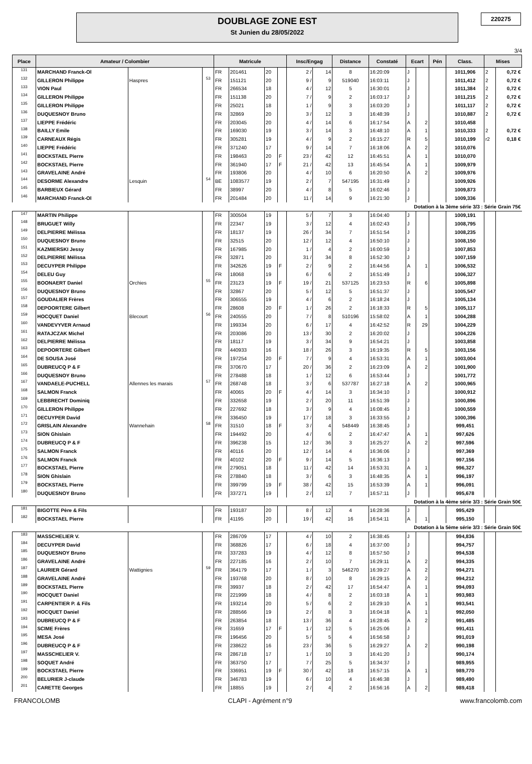DOUBLAGE ZONE EST
St Junien du 28/05/2022
220275
3/4
| Place | Amateur / Colombier | | | Matricule | | | | Insc/Engag | | Distance | Constaté | Ecart | | Pén | Class. | Mises | |
| --- | --- | --- | --- | --- | --- | --- | --- | --- | --- | --- | --- | --- | --- | --- | --- | --- | --- |
| 131 | MARCHAND Franck-Ol | | | FR | 201461 | 20 | | 2 / | 14 | 8 | 16:20:09 | J | | | 1011,906 | 2 | 0,72 € |
| 132 | GILLERON Philippe | Haspres | 53 | FR | 151121 | 20 | | 9 / | 9 | 519040 | 16:03:11 | J | | | 1011,412 | 2 | 0,72 € |
| 133 | VION Paul | | | FR | 266534 | 18 | | 4 / | 12 | 5 | 16:30:01 | J | | | 1011,384 | 2 | 0,72 € |
| 134 | GILLERON Philippe | | | FR | 151138 | 20 | | 7 / | 9 | 2 | 16:03:17 | J | | | 1011,215 | 2 | 0,72 € |
| 135 | GILLERON Philippe | | | FR | 25021 | 18 | | 1 / | 9 | 3 | 16:03:20 | J | | | 1011,117 | 2 | 0,72 € |
| 136 | DUQUESNOY Bruno | | | FR | 32869 | 20 | | 3 / | 12 | 3 | 16:48:39 | J | | | 1010,887 | 2 | 0,72 € |
| 137 | LIEPPE Frédéric | | | FR | 203045 | 20 | | 4 / | 14 | 6 | 16:17:54 | A | 2 | | 1010,458 | | |
| 138 | BAILLY Emile | | | FR | 169030 | 19 | | 3 / | 14 | 3 | 16:48:10 | A | 1 | | 1010,333 | 2 | 0,72 € |
| 139 | CARNEAUX Régis | | | FR | 305281 | 19 | | 4 / | 9 | 2 | 16:15:27 | R | 5 | | 1010,199 | r2 | 0,18 € |
| 140 | LIEPPE Frédéric | | | FR | 371240 | 17 | | 9 / | 14 | 7 | 16:18:06 | A | 2 | | 1010,076 | | |
| 141 | BOCKSTAEL Pierre | | | FR | 198463 | 20 | F | 23 / | 42 | 12 | 16:45:51 | A | 1 | | 1010,070 | | |
| 142 | BOCKSTAEL Pierre | | | FR | 361940 | 17 | F | 21 / | 42 | 13 | 16:45:54 | A | 1 | | 1009,979 | | |
| 143 | GRAVELAINE André | | | FR | 193806 | 20 | | 4 / | 10 | 6 | 16:20:50 | A | 2 | | 1009,976 | | |
| 144 | DESORME Alexandre | Lesquin | 54 | BE | 1083577 | 19 | | 2 / | 7 | 547195 | 16:31:49 | J | | | 1009,926 | | |
| 145 | BARBIEUX Gérard | | | FR | 38997 | 20 | | 4 / | 8 | 5 | 16:02:46 | J | | | 1009,873 | | |
| 146 | MARCHAND Franck-Ol | | | FR | 201484 | 20 | | 11 / | 14 | 9 | 16:21:30 | J | | | 1009,336 | | |
| Dotation à la 3ème série 3/3 : Série Grain 75€ | | | | | | | | | | | | | | | | | |
| 147 | MARTIN Philippe | | | FR | 300504 | 19 | | 5 / | 7 | 3 | 16:04:40 | J | | | 1009,191 | | |
| 148 | BRUGUET Willy | | | FR | 22347 | 19 | | 3 / | 12 | 4 | 16:02:43 | J | | | 1008,795 | | |
| 149 | DELPIERRE Mélissa | | | FR | 18137 | 19 | | 26 / | 34 | 7 | 16:51:54 | J | | | 1008,235 | | |
| 150 | DUQUESNOY Bruno | | | FR | 32515 | 20 | | 12 / | 12 | 4 | 16:50:10 | J | | | 1008,150 | | |
| 151 | KAZMIERSKI Jessy | | | FR | 167985 | 20 | | 1 / | 4 | 2 | 16:00:59 | J | | | 1007,853 | | |
| 152 | DELPIERRE Mélissa | | | FR | 32871 | 20 | | 31 / | 34 | 8 | 16:52:30 | J | | | 1007,159 | | |
| 153 | DECUYPER Philippe | | | FR | 342626 | 19 | F | 2 / | 9 | 2 | 16:44:56 | A | 1 | | 1006,532 | | |
| 154 | DELEU Guy | | | FR | 18068 | 19 | | 6 / | 6 | 2 | 16:51:49 | J | | | 1006,327 | | |
| 155 | BOONAERT Daniel | Orchies | 55 | FR | 23123 | 19 | F | 19 / | 21 | 537125 | 16:23:53 | R | 6 | | 1005,898 | | |
| 156 | DUQUESNOY Bruno | | | FR | 32867 | 20 | | 5 / | 12 | 5 | 16:51:37 | J | | | 1005,547 | | |
| 157 | GOUDALIER Frères | | | FR | 306555 | 19 | | 4 / | 6 | 2 | 16:18:24 | J | | | 1005,134 | | |
| 158 | DEPOORTERE Gilbert | | | FR | 28608 | 20 | F | 1 / | 26 | 2 | 16:18:33 | R | 5 | | 1005,117 | | |
| 159 | HOCQUET Daniel | Blecourt | 56 | FR | 240555 | 20 | | 7 / | 8 | 510196 | 15:58:02 | A | 1 | | 1004,288 | | |
| 160 | VANDEVYVER Arnaud | | | FR | 199334 | 20 | | 6 / | 17 | 4 | 16:42:52 | R | 29 | | 1004,229 | | |
| 161 | RATAJCZAK Michel | | | FR | 203086 | 20 | | 13 / | 30 | 2 | 16:20:02 | J | | | 1004,226 | | |
| 162 | DELPIERRE Mélissa | | | FR | 18117 | 19 | | 3 / | 34 | 9 | 16:54:21 | J | | | 1003,858 | | |
| 163 | DEPOORTERE Gilbert | | | FR | 440933 | 16 | | 18 / | 26 | 3 | 16:19:35 | R | 5 | | 1003,156 | | |
| 164 | DE SOUSA José | | | FR | 197254 | 20 | F | 7 / | 9 | 4 | 16:53:31 | A | 1 | | 1003,004 | | |
| 165 | DUBREUCQ P & F | | | FR | 370670 | 17 | | 20 / | 36 | 2 | 16:23:09 | A | 2 | | 1001,900 | | |
| 166 | DUQUESNOY Bruno | | | FR | 278488 | 18 | | 1 / | 12 | 6 | 16:53:44 | J | | | 1001,772 | | |
| 167 | VANDAELE-PUCHELL | Allennes les marais | 57 | FR | 268748 | 18 | | 3 / | 6 | 537787 | 16:27:18 | A | 2 | | 1000,965 | | |
| 168 | SALMON Franck | | | FR | 40065 | 20 | F | 4 / | 14 | 3 | 16:34:10 | J | | | 1000,912 | | |
| 169 | LEBBRECHT Dominiq | | | FR | 332658 | 19 | | 2 / | 20 | 11 | 16:51:39 | J | | | 1000,896 | | |
| 170 | GILLERON Philippe | | | FR | 227692 | 18 | | 3 / | 9 | 4 | 16:08:45 | J | | | 1000,559 | | |
| 171 | DECUYPER David | | | FR | 336450 | 19 | | 17 / | 18 | 3 | 16:33:55 | J | | | 1000,396 | | |
| 172 | GRISLAIN Alexandre | Wannehain | 58 | FR | 31510 | 18 | F | 3 / | 4 | 548449 | 16:38:45 | J | | | 999,451 | | |
| 173 | SION Ghislain | | | FR | 194492 | 20 | | 4 / | 6 | 2 | 16:47:47 | A | 1 | | 997,626 | | |
| 174 | DUBREUCQ P & F | | | FR | 396238 | 15 | | 12 / | 36 | 3 | 16:25:27 | A | 2 | | 997,596 | | |
| 175 | SALMON Franck | | | FR | 40116 | 20 | | 12 / | 14 | 4 | 16:36:06 | J | | | 997,369 | | |
| 176 | SALMON Franck | | | FR | 40102 | 20 | F | 9 / | 14 | 5 | 16:36:13 | J | | | 997,156 | | |
| 177 | BOCKSTAEL Pierre | | | FR | 279051 | 18 | | 11 / | 42 | 14 | 16:53:31 | A | 1 | | 996,327 | | |
| 178 | SION Ghislain | | | FR | 278840 | 18 | | 3 / | 6 | 3 | 16:48:35 | A | 1 | | 996,197 | | |
| 179 | BOCKSTAEL Pierre | | | FR | 399799 | 19 | F | 38 / | 42 | 15 | 16:53:39 | A | 1 | | 996,091 | | |
| 180 | DUQUESNOY Bruno | | | FR | 337271 | 19 | | 2 / | 12 | 7 | 16:57:11 | J | | | 995,678 | | |
| Dotation à la 4ème série 3/3 : Série Grain 50€ | | | | | | | | | | | | | | | | | |
| 181 | BIGOTTE Père & Fils | | | FR | 193187 | 20 | | 8 / | 12 | 4 | 16:28:36 | J | | | 995,429 | | |
| 182 | BOCKSTAEL Pierre | | | FR | 41195 | 20 | | 19 / | 42 | 16 | 16:54:11 | A | 1 | | 995,150 | | |
| Dotation à la 5ème série 3/3 : Série Grain 50€ | | | | | | | | | | | | | | | | | |
| 183 | MASSCHELIER V. | | | FR | 286709 | 17 | | 4 / | 10 | 2 | 16:38:45 | J | | | 994,836 | | |
| 184 | DECUYPER David | | | FR | 368826 | 17 | | 6 / | 18 | 4 | 16:37:00 | J | | | 994,757 | | |
| 185 | DUQUESNOY Bruno | | | FR | 337283 | 19 | | 4 / | 12 | 8 | 16:57:50 | J | | | 994,538 | | |
| 186 | GRAVELAINE André | | | FR | 227185 | 16 | | 2 / | 10 | 7 | 16:29:11 | A | 2 | | 994,335 | | |
| 187 | LAURIER Gérard | Wattignies | 59 | FR | 364179 | 17 | | 1 / | 3 | 546270 | 16:39:27 | A | 2 | | 994,271 | | |
| 188 | GRAVELAINE André | | | FR | 193768 | 20 | | 8 / | 10 | 8 | 16:29:15 | A | 2 | | 994,212 | | |
| 189 | BOCKSTAEL Pierre | | | FR | 39937 | 18 | | 2 / | 42 | 17 | 16:54:47 | A | 1 | | 994,093 | | |
| 190 | HOCQUET Daniel | | | FR | 221999 | 18 | | 4 / | 8 | 2 | 16:03:18 | A | 1 | | 993,983 | | |
| 191 | CARPENTIER P. & Fils | | | FR | 193214 | 20 | | 5 / | 6 | 2 | 16:29:10 | A | 1 | | 993,541 | | |
| 192 | HOCQUET Daniel | | | FR | 288566 | 19 | | 2 / | 8 | 3 | 16:04:18 | A | 1 | | 992,050 | | |
| 193 | DUBREUCQ P & F | | | FR | 263854 | 18 | | 13 / | 36 | 4 | 16:28:45 | A | 2 | | 991,485 | | |
| 194 | SCIME Frères | | | FR | 31659 | 17 | F | 1 / | 12 | 5 | 16:25:06 | J | | | 991,411 | | |
| 195 | MESA José | | | FR | 196456 | 20 | | 5 / | 5 | 4 | 16:56:58 | J | | | 991,019 | | |
| 196 | DUBREUCQ P & F | | | FR | 238622 | 16 | | 23 / | 36 | 5 | 16:29:27 | A | 2 | | 990,198 | | |
| 197 | MASSCHELIER V. | | | FR | 286718 | 17 | | 1 / | 10 | 3 | 16:41:20 | J | | | 990,174 | | |
| 198 | SOQUET André | | | FR | 363750 | 17 | | 7 / | 25 | 5 | 16:34:37 | J | | | 989,955 | | |
| 199 | BOCKSTAEL Pierre | | | FR | 336951 | 19 | F | 30 / | 42 | 18 | 16:57:15 | A | 1 | | 989,770 | | |
| 200 | BELURIER J-claude | | | FR | 346783 | 19 | | 6 / | 10 | 4 | 16:46:38 | J | | | 989,490 | | |
| 201 | CARETTE Georges | | | FR | 18855 | 19 | | 2 / | 4 | 2 | 16:56:16 | A | 2 | | 989,418 | | |
FRANCOLOMB CLAPI - Agrément n°9 www.francolomb.com